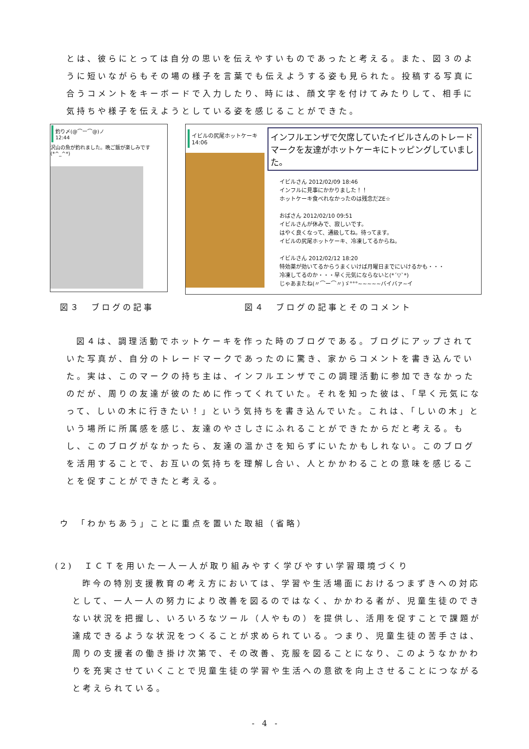とは、彼らにとっては自分の思いを伝えやすいものであったと考える。また、図３のように短いながらもその場の様子を言葉でも伝えようする姿も見られた。投稿する写真に合うコメントをキーボードで入力したり、時には、顔文字を付けてみたりして、相手に気持ちや様子を伝えようとしている姿を感じることができた。
釣り〆(@⌒ー⌒@)ノ
12:44
沢山の魚が釣れました。晩ご飯が楽しみです(*^_^*)
イビルの尻尾ホットケーキ
14:06
インフルエンザで欠席していたイビルさんのトレードマークを友達がホットケーキにトッピングしていました。
イビルさん 2012/02/09 18:46
インフルに見事にかかりました！！
ホットケーキ食べれなかったのは残念だZE☆
おばさん 2012/02/10 09:51
イビルさんが休みで、寂しいです。
はやく良くなって、通級してね。待ってます。
イビルの尻尾ホットケーキ、冷凍してるからね。
イビルさん 2012/02/12 18:20
特効薬が効いてるからうまくいけば月曜日までにいけるかも・・・
冷凍してるのか・・・早く元気にならないと(*´▽`*)
じゃあまたね(〃⌒ー⌒〃)ゞ°°°~~~~~バイバァ~イ
図３　ブログの記事 図４　ブログの記事とそのコメント
図４は、調理活動でホットケーキを作った時のブログである。ブログにアップされていた写真が、自分のトレードマークであったのに驚き、家からコメントを書き込んでいた。実は、このマークの持ち主は、インフルエンザでこの調理活動に参加できなかったのだが、周りの友達が彼のために作ってくれていた。それを知った彼は、「早く元気になって、しいの木に行きたい！」という気持ちを書き込んでいた。これは、「しいの木」という場所に所属感を感じ、友達のやさしさにふれることができたからだと考える。もし、このブログがなかったら、友達の温かさを知らずにいたかもしれない。このブログを活用することで、お互いの気持ちを理解し合い、人とかかわることの意味を感じることを促すことができたと考える。
ウ　「わかちあう」ことに重点を置いた取組（省略）
(2)　ＩＣＴを用いた一人一人が取り組みやすく学びやすい学習環境づくり
昨今の特別支援教育の考え方においては、学習や生活場面におけるつまずきへの対応として、一人一人の努力により改善を図るのではなく、かかわる者が、児童生徒のできない状況を把握し、いろいろなツール（人やもの）を提供し、活用を促すことで課題が達成できるような状況をつくることが求められている。つまり、児童生徒の苦手さは、周りの支援者の働き掛け次第で、その改善、克服を図ることになり、このようなかかわりを充実させていくことで児童生徒の学習や生活への意欲を向上させることにつながると考えられている。
- 4 -